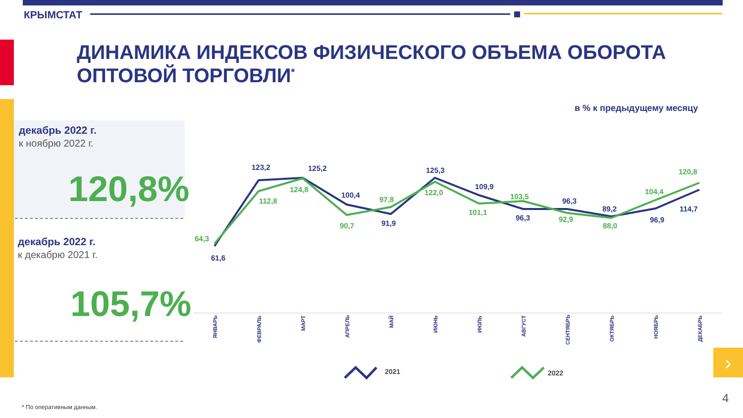КРЫМСТАТ
ДИНАМИКА ИНДЕКСОВ ФИЗИЧЕСКОГО ОБЪЕМА ОБОРОТА
ОПТОВОЙ ТОРГОВЛИ<sup>*</sup>
в % к предыдущему месяцу
декабрь 2022 г.
к ноябрю 2022 г.
120,8%
декабрь 2022 г.
к декабрю 2021 г.
105,7%
61,6
123,2
125,2
100,4
91,9
125,3
109,9
96,3
96,3
89,2
96,9
114,7
64,3
112,8
124,8
90,7
97,8
122,0
101,1
103,5
92,9
88,0
104,4
120,8
ЯНВАРЬ
ФЕВРАЛЬ
МАРТ
АПРЕЛЬ
МАЙ
ИЮНЬ
ИЮЛЬ
АВГУСТ
СЕНТЯБРЬ
ОКТЯБРЬ
НОЯБРЬ
ДЕКАБРЬ
2021
2022
›
* По оперативным данным.
4